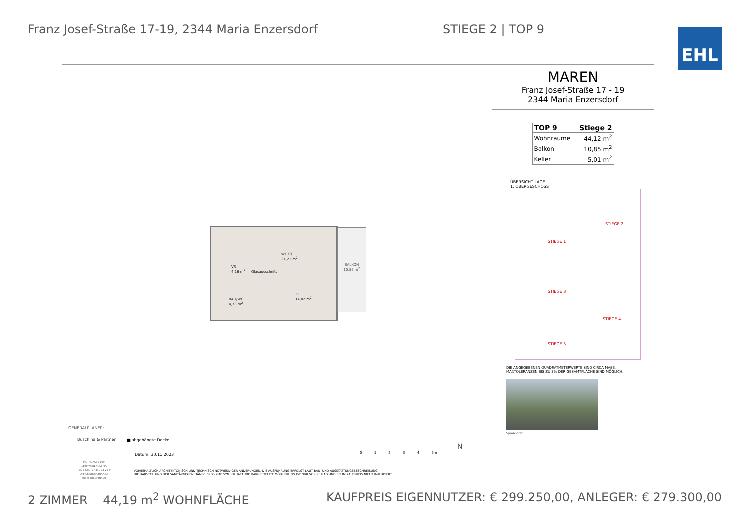Franz Josef-Straße 17-19, 2344 Maria Enzersdorf STIEGE 2 | TOP 9
EHL
WOKÜ
21,21 m<sup>2</sup>
VR
4,16 m<sup>2</sup> Glasausschnitt
BAD/WC
4,73 m<sup>2</sup>
ZI 1
14,02 m<sup>2</sup>
BALKON
10,85 m<sup>2</sup>
GENERALPLANER:
Buschina & Partner
MUTHGASSE 109
1190 WIEN AUSTRIA
TEL +43(0)1 / 440 14 22-0
OFFICE@BUSCHINA.AT
WWW.BUSCHINA.AT
▆ abgehängte Decke
Datum: 30.11.2023 0 1 2 3 4 5m
N
VORBEHALTLICH ARCHITEKTONISCH UND TECHNISCH NOTWENDIGER ÄNDERUNGEN. DIE AUSFÜHRUNG ERFOLGT LAUT BAU- UND AUSSTATTUNGSBESCHREIBUNG.
DIE DARSTELLUNG DER SANITÄRGEGENSTÄNDE ERFOLGTE SYMBOLHAFT. DIE DARGESTELLTE MÖBLIERUNG IST NUR VORSCHLAG UND IST IM KAUFPREIS NICHT INKLUDIERT.
MAREN
Franz Josef-Straße 17 - 19
2344 Maria Enzersdorf
| TOP 9 | Stiege 2 |
| --- | --- |
| Wohnräume | 44,12 m<sup>2</sup> |
| Balkon | 10,85 m<sup>2</sup> |
| Keller | 5,01 m<sup>2</sup> |
ÜBERSICHT LAGE
1. OBERGESCHOSS
STIEGE 1
STIEGE 2
STIEGE 3
STIEGE 4
STIEGE 5
DIE ANGEGEBENEN QUADRATMETERWERTE SIND CIRCA MAßE.
MAßTOLERANZEN BIS ZU 3% DER GESAMTFLÄCHE SIND MÖGLICH.
Symbolfoto
2 ZIMMER 44,19 m<sup>2</sup> WOHNFLÄCHE
KAUFPREIS EIGENNUTZER: € 299.250,00, ANLEGER: € 279.300,00